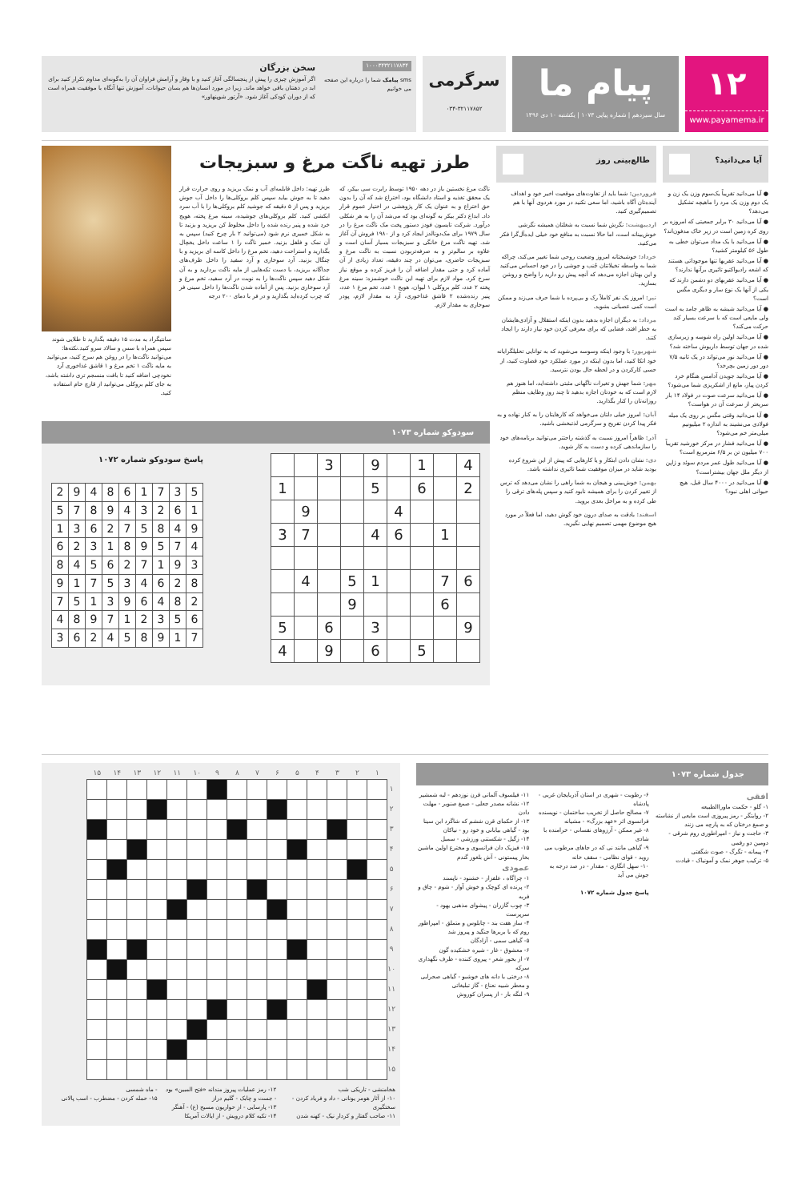۱۲
www.payamema.ir
پیام ما
سال سیزدهم | شماره پیاپی ۱۰۷۳ | یکشنبه ۱۰ دی ۱۳۹۶
سرگرمی
۰۳۴-۳۲۱۱۷۸۵۲
۱۰۰۰۳۴۳۲۱۱۷۸۳۴
sms پیامک شما را درباره این صفحه می خوانیم
سخن بزرگان
اگر آموزش چیزی را پیش از پنجسالگی آغاز کنید و با وقار و آرامش فراوان آن را به‌گونه‌ای مداوم تکرار کنید برای ابد در ذهنتان باقی خواهد ماند. زیرا در مورد انسان‌ها هم بسان حیوانات، آموزش تنها آنگاه با موفقیت همراه است که از دوران کودکی آغاز شود. «آرتور شوپنهاور»
آیا می‌دانید؟
● آیا می‌دانید تقریباً یک‌سوم وزن یک زن و یک دوم وزن یک مرد را ماهیچه تشکیل می‌دهد؟
● آیا می‌دانید ۳۰ برابر جمعیتی که امروزه بر روی کره زمین است در زیر خاک مدفون‌اند؟
● آیا می‌دانید با یک مداد می‌توان خطی به طول ۵۶ کیلومتر کشید؟
● آیا می‌دانید عقربها تنها موجوداتی هستند که اشعه رادیواکتیو تاثیری برآنها ندارند؟
● آیا می‌دانید عقربهای دو دشمن دارند که یکی از آنها یک نوع سار و دیگری مگس است؟
● آیا می‌دانید شیشه به ظاهر جامد به است ولی مایعی است که با سرعت بسیار کند حرکت می‌کند؟
● آیا می‌دانید اولین راه شوسه و زیرسازی شده در جهان توسط داریوش ساخته شد؟
● آیا می‌دانید نور می‌تواند در یک ثانیه ۷/۵ دور دور زمین بچرخد؟
● آیا می‌دانید جویدن آدامس هنگام خرد کردن پیاز، مانع از اشکریزی شما می‌شود؟
● آیا می‌دانید سرعت صوت در فولاد ۱۴ بار سریعتر از سرعت آن در هواست؟
● آیا می‌دانید وقتی مگس بر روی یک میله فولادی می‌نشیند به اندازه ۲ میلیونیم میلی‌متر خم می‌شود؟
● آیا می‌دانید فشار در مرکز خورشید تقریباً ۷۰۰ میلیون تن بر ۶/۵ مترمربع است؟
● آیا می‌دانید طول عمر مردم سوئد و ژاپن از دیگر ملل جهان بیشتراست؟
● آیا می‌دانید در ۴۰۰۰ سال قبل، هیچ حیوانی اهلی نبود؟
طالع‌بینی روز
فروردین: شما باید از تفاوت‌های موقعیت اخیر خود و اهداف آینده‌تان آگاه باشید، اما سعی نکنید در مورد هردوی آنها با هم تصمیم‌گیری کنید.
اردیبهشت: نگرش شما نسبت به شغلتان همیشه نگرشی خوش‌بینانه است، اما حالا نسبت به منافع خود خیلی ایده‌آل‌گرا فکر می‌کنید.
خرداد: خوشبختانه امروز وضعیت روحی شما تغییر می‌کند، چراکه شما به واسطه تخیلاتتان جُنب و جوشی را در خود احساس می‌کنید و این بهتان اجازه می‌دهد که آنچه پیش رو دارید را واضح و روشن بسازید.
تیر: امروز یک نفر کاملاً رک و بی‌پرده با شما حرف می‌زند و ممکن است کمی عصبانی بشوید.
مرداد: به دیگران اجازه بدهید بدون اینکه استقلال و آزادی‌هایشان به خطر افتد، فضایی که برای معرفی کردن خود نیاز دارند را ایجاد کنند.
شهریور: با وجود اینکه وسوسه می‌شوید که به توانایی تحلیلگرایانه خود اتکا کنید، اما بدون اینکه در مورد عملکرد خود قضاوت کنید، از حسی کارکردن و در لحظه حال بودن نترسید.
مهر: شما جهش و تغیرات ناگهانی مثبتی داشته‌اید، اما هنوز هم لازم است که به خودتان اجازه بدهید تا چند روز وظایف منظم روزانه‌تان را کنار بگذارید.
آبان: امروز خیلی دلتان می‌خواهد که کارهایتان را به کنار نهاده و به فکر پیدا کردن تفریح و سرگرمی لذتبخشی باشید.
آذر: ظاهراً امروز نسبت به گذشته راحتتر می‌توانید برنامه‌های خود را سازماندهی کرده و دست به کار شوید.
دی: نشان دادن ابتکار و یا کارهایی که پیش از این شروع کرده بودید شاید در میزان موفقیت شما تاثیری نداشته باشد.
بهمن: خوش‌بینی و هیجان به شما راهی را نشان می‌دهد که ترس از تغییر کردن را برای همیشه نابود کنید و سپس پله‌های ترقی را طی کرده و به مراحل بعدی بروید.
اسفند: بادقت به صدای درون خود گوش دهید، اما فعلاً در مورد هیچ موضوع مهمی تصمیم نهایی نگیرید.
طرز تهیه ناگت مرغ و سبزیجات
ناگت مرغ نخستین باز در دهه ۱۹۵۰ توسط رابرت سی بیکر، که یک محقق تغذیه و استاد دانشگاه بود، اختراع شد که آن را بدون حق اختراع و به عنوان یک کار پژوهشی در اختیار عموم قرار داد. ابداع دکتر بیکر به گونه‌ای بود که می‌شد آن را به هر شکلی درآورد. شرکت تایسون فودز دستور پخت مک ناگت مرغ را در سال ۱۹۷۹ برای مک‌دونالدز ایجاد کرد و از ۱۹۸۰ فروش آن آغاز شد. تهیه ناگت مرغ خانگی و سبزیجات بسیار آسان است و علاوه بر سالم‌تر و به صرفه‌تربودن نسبت به ناگت مرغ و سبزیجات حاضری، می‌توان در چند دقیقه، تعداد زیادی از آن آماده کرد و حتی مقدار اضافه آن را فریز کرده و موقع نیاز سرخ کرد. مواد لازم برای تهیه این ناگت خوشمزه: سینه مرغ پخته ۲ عدد، کلم بروکلی ۱ لیوان، هویج ۱ عدد، تخم مرغ ۱ عدد، پنیر رنده‌شده ۲ قاشق غذاخوری، آرد به مقدار لازم، پودر سوخاری به مقدار لازم.
طرز تهیه: داخل قابلمه‌ای آب و نمک بریزید و روی حرارت قرار دهید تا به جوش بیاید سپس کلم بروکلی‌ها را داخل آب جوش بریزید و پس از ۵ دقیقه که جوشید کلم بروکلی‌ها را با آب سرد ابکشی کنید. کلم بروکلی‌های جوشیده، سینه مرغ پخته، هویج خرد شده و پنیر رنده شده را داخل مخلوط کن بریزید و بزنید تا به شکل خمیری نرم شود (می‌توانید ۲ بار چرخ کنید) سپس به آن نمک و فلفل بزنید. خمیر ناگت را ۱ ساعت داخل یخچال بگذارید و استراحت دهید، تخم مرغ را داخل کاسه ای بریزید و با چنگال بزنید. آرد سوخاری و آرد سفید را داخل ظرف‌های جداگانه بریزید، با دست تکه‌هایی از مایه ناگت بردارید و به آن شکل دهید سپس ناگت‌ها را به نوبت در آرد سفید، تخم مرغ و آرد سوخاری بزنید. پس از آماده شدن ناگت‌ها را داخل سینی فر که چرب کرده‌اید بگذارید و در فر با دمای ۲۰۰ درجه
سانتیگراد به مدت ۱۵ دقیقه بگذارید تا طلایی شوند سپس همراه با سس و سالاد سرو کنید.نکته‌ها: می‌توانید ناگت‌ها را در روغن هم سرخ کنید، می‌توانید به مایه ناگت ۱ تخم مرغ و ۱ قاشق غذاخوری آرد نخودچی اضافه کنید تا بافت منسجم تری داشته باشد، به جای کلم بروکلی می‌توانید از قارچ خام استفاده کنید.
سودوکو شماره ۱۰۷۳
| 4 | | 1 | | 9 | | 3 | | |
| 2 | | 6 | | 5 | | | | 1 |
| | | | 4 | | | | 9 | |
| | 1 | | 6 | 4 | | | 7 | 3 |
| 6 | 7 | | | 1 | 5 | | 4 | |
| | 6 | | | | 9 | | | |
| 9 | | | | 3 | | 6 | | 5 |
| | | 5 | | 6 | | 9 | | 4 |
پاسخ سودوکو شماره ۱۰۷۲
| 5 | 3 | 7 | 1 | 6 | 8 | 4 | 9 | 2 |
| 1 | 6 | 2 | 3 | 4 | 9 | 8 | 7 | 5 |
| 9 | 4 | 8 | 5 | 7 | 2 | 6 | 3 | 1 |
| 4 | 7 | 5 | 9 | 8 | 1 | 3 | 2 | 6 |
| 3 | 9 | 1 | 7 | 2 | 6 | 5 | 4 | 8 |
| 8 | 2 | 6 | 4 | 3 | 5 | 7 | 1 | 9 |
| 2 | 8 | 4 | 6 | 9 | 3 | 1 | 5 | 7 |
| 6 | 5 | 3 | 2 | 1 | 7 | 9 | 8 | 4 |
| 7 | 1 | 9 | 8 | 5 | 4 | 2 | 6 | 3 |
جدول شماره ۱۰۷۳
افقی
۱- گلو - حکمت ماوراالطبیعه
۲- روایتگر - رمز پیروزی است مایعی از نشاسته و صمغ درختان که به پارچه می زنند
۳- حاجت و نیاز - امپراطوری روم شرقی - دومین دو رقمی
۴- پیمانه - تگرگ - صوت شگفتی
۵- ترکیب جوهر نمک و آمونیاک - قیادت
۶- رطوبت - شهری در استان آذربایجان غربی - پادشاه
۷- مصالح حاصل از تخریب ساختمان - نویسنده فرانسوی اثر «عهد بزرگ» - مشیانه
۸- غیر ممکن - آرزوهای نفسانی - خرامنده با شادی
۹- گیاهی مانند نی که در جاهای مرطوب می روید - قوای نظامی - سقف خانه
۱۰- سهل انگاری - مقدار - در صد درجه به جوش می آید
پاسخ جدول شماره ۱۰۷۲
۱۱- فیلسوف آلمانی قرن نوزدهم - لبه شمشیر
۱۲- نشانه مصدر جعلی - صمغ صنوبر - مهلت دادن
۱۳- از حکمای قرن ششم که شاگرد ابن سینا بود - گیاهی بیابانی و خود رو - نیاکان
۱۴- زگیل - شکستنی ورزشی - سمبل
۱۵- فیزیک دان فرانسوی و مخترع اولین ماشین بخار پیستونی - آش بلغور گندم
عمودی
۱- چراگاه ، علفزار - خشنود - ناپسند
۲- پرنده ای کوچک و خوش آواز - شوم - چاق و فربه
۳- چوب گازران - پیشوای مذهبی یهود - سرپرست
۴- ساز هفت بند - چابلوس و متملق - امپراطور روم که با بربرها جنگید و پیروز شد
۵- گیاهی سمی - آزادگان
۶- معشوق - غار - شیره خشکیده گون
۷- از بحور شعر - پیروی کننده - ظرف نگهداری سرکه
۸- درختی با دانه های خوشبو - گیاهی صحرایی و معطر شبیه نعناع - گاز تبلیغاتی
۹- لنگه بار - از پسران کوروش
| | ۱ | ۲ | ۳ | ۴ | ۵ | ۶ | ۷ | ۸ | ۹ | ۱۰ | ۱۱ | ۱۲ | ۱۳ | ۱۴ | ۱۵ |
| --- | --- | --- | --- | --- | --- | --- | --- | --- | --- | --- | --- | --- | --- | --- | --- |
| ۱ | | | | | | | | | | | | | | | |
| ۲ | | | | | | | | | | | | | | | |
| ۳ | | | | | | | | | | | | | | | |
| ۴ | | | | | | | | | | | | | | | |
| ۵ | | | | | | | | | | | | | | | |
| ۶ | | | | | | | | | | | | | | | |
| ۷ | | | | | | | | | | | | | | | |
| ۸ | | | | | | | | | | | | | | | |
| ۹ | | | | | | | | | | | | | | | |
| ۱۰ | | | | | | | | | | | | | | | |
| ۱۱ | | | | | | | | | | | | | | | |
| ۱۲ | | | | | | | | | | | | | | | |
| ۱۳ | | | | | | | | | | | | | | | |
| ۱۴ | | | | | | | | | | | | | | | |
| ۱۵ | | | | | | | | | | | | | | | |
هخامنشی - تاریکی شب
۱۰- از آثار هومر یونانی - داد و فریاد کردن - سختگیری
۱۱- صاحب گفتار و کردار نیک - کهنه شدن
۱۲- رمز عملیات پیروز مندانه «فتح المبین» بود - جست و چابک - گلیم دراز
۱۳- پارسایی - از حواریون مسیح (ع) - آهنگر
۱۴- تکیه کلام درویش - از ایالات آمریکا
- ماه شمسی
۱۵- حمله کردن - مضطرب - اسب پالانی